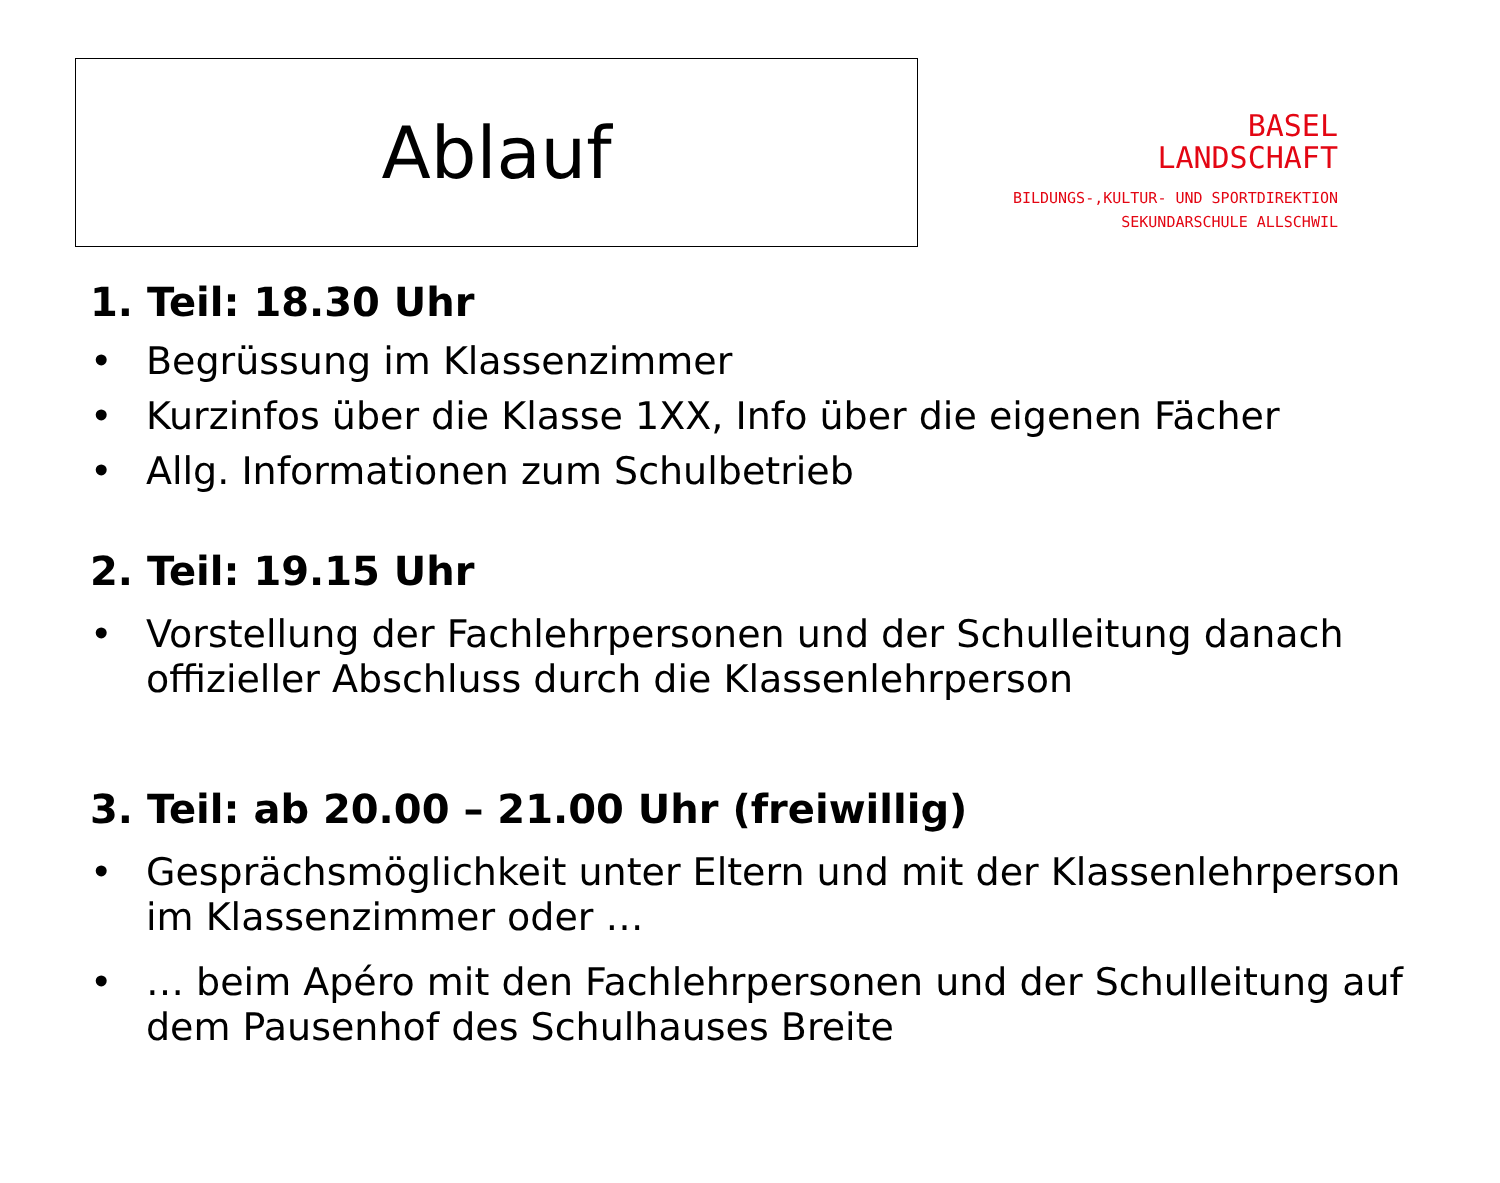Ablauf
BASEL
LANDSCHAFT
BILDUNGS-,KULTUR- UND SPORTDIREKTION
SEKUNDARSCHULE ALLSCHWIL
1. Teil: 18.30 Uhr
• Begrüssung im Klassenzimmer
• Kurzinfos über die Klasse 1XX, Info über die eigenen Fächer
• Allg. Informationen zum Schulbetrieb
2. Teil: 19.15 Uhr
• Vorstellung der Fachlehrpersonen und der Schulleitung danach offizieller Abschluss durch die Klassenlehrperson
3. Teil: ab 20.00 – 21.00 Uhr (freiwillig)
• Gesprächsmöglichkeit unter Eltern und mit der Klassenlehrperson im Klassenzimmer oder …
• … beim Apéro mit den Fachlehrpersonen und der Schulleitung auf dem Pausenhof des Schulhauses Breite